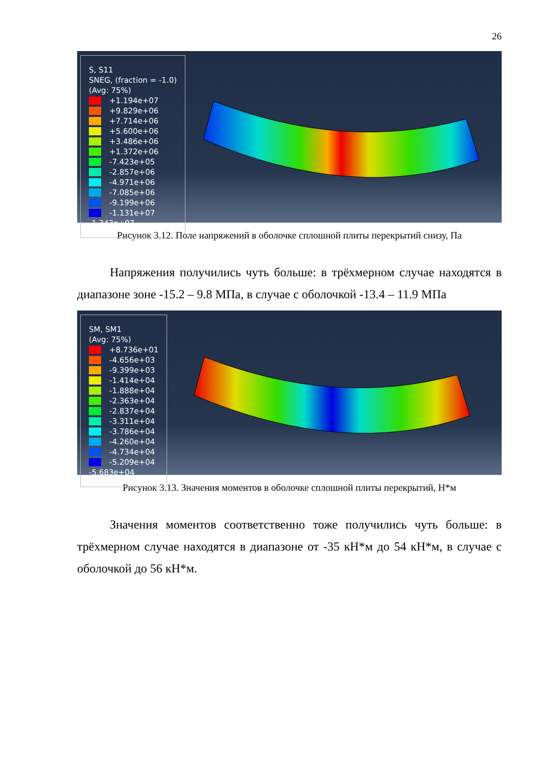26
S, S11
SNEG, (fraction = -1.0)
(Avg: 75%)
+1.194e+07
+9.829e+06
+7.714e+06
+5.600e+06
+3.486e+06
+1.372e+06
-7.423e+05
-2.857e+06
-4.971e+06
-7.085e+06
-9.199e+06
-1.131e+07
-1.343e+07
Рисунок 3.12. Поле напряжений в оболочке сплошной плиты перекрытий снизу, Па
Напряжения получились чуть больше: в трёхмерном случае находятся в диапазоне зоне -15.2 – 9.8 МПа, в случае с оболочкой -13.4 – 11.9 МПа
SM, SM1
(Avg: 75%)
+8.736e+01
-4.656e+03
-9.399e+03
-1.414e+04
-1.888e+04
-2.363e+04
-2.837e+04
-3.311e+04
-3.786e+04
-4.260e+04
-4.734e+04
-5.209e+04
-5.683e+04
Рисунок 3.13. Значения моментов в оболочке сплошной плиты перекрытий, Н*м
Значения моментов соответственно тоже получились чуть больше: в трёхмерном случае находятся в диапазоне от -35 кН*м до 54 кН*м, в случае с оболочкой до 56 кН*м.